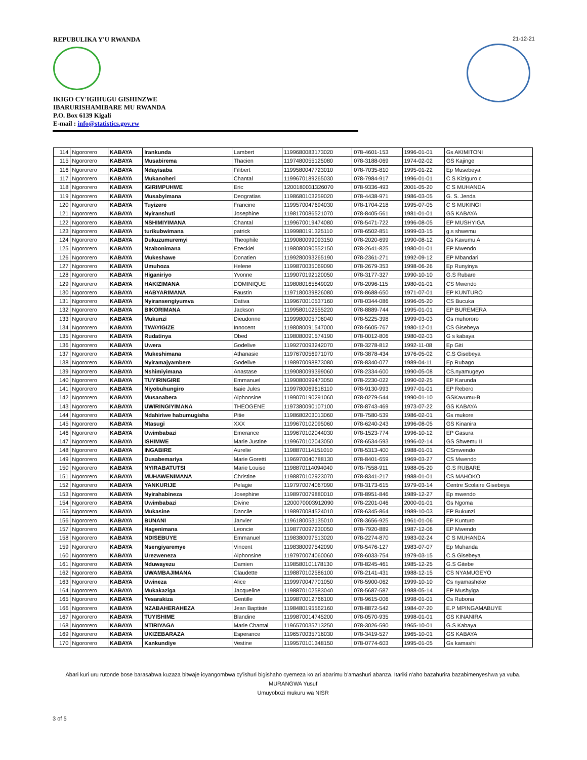REPUBULIKA Y'U RWANDA
IKIGO CY'IGIHUGU GISHINZWE
IBARURISHAMIBARE MU RWANDA
P.O. Box 6139 Kigali
E-mail : info@statistics.gov.rw
21-12-21
| 114 | Ngororero | KABAYA | Irankunda | Lambert | 1199680083173020 | 078-4601-153 | 1996-01-01 | Gs AKIMITONI |
| 115 | Ngororero | KABAYA | Musabirema | Thacien | 1197480055125080 | 078-3188-069 | 1974-02-02 | GS Kajinge |
| 116 | Ngororero | KABAYA | Ndayisaba | Filibert | 1199580047723010 | 078-7035-810 | 1995-01-22 | Ep Musebeya |
| 117 | Ngororero | KABAYA | Mukanoheri | Chantal | 1199670189265030 | 078-7984-917 | 1996-01-01 | C S Kiziguro c |
| 118 | Ngororero | KABAYA | IGIRIMPUHWE | Eric | 1200180031326070 | 078-9336-493 | 2001-05-20 | C S MUHANDA |
| 119 | Ngororero | KABAYA | Musabyimana | Deogratias | 1198680103259020 | 078-4438-971 | 1986-03-05 | G. S. Jenda |
| 120 | Ngororero | KABAYA | Tuyizere | Francine | 1199570047694030 | 078-1704-218 | 1995-07-05 | C S MUKINGI |
| 121 | Ngororero | KABAYA | Nyiranshuti | Josephine | 1198170086521070 | 078-8405-561 | 1981-01-01 | GS KABAYA |
| 122 | Ngororero | KABAYA | NSHIMIYIMANA | Chantal | 1199670019474080 | 078-5471-722 | 1996-08-05 | EP MUSHYIGA |
| 123 | Ngororero | KABAYA | turikubwimana | patrick | 1199980191325110 | 078-6502-851 | 1999-03-15 | g.s shwemu |
| 124 | Ngororero | KABAYA | Dukuzumuremyi | Theophile | 1199080099093150 | 078-2020-699 | 1990-08-12 | Gs Kavumu A |
| 125 | Ngororero | KABAYA | Nzabonimana | Ezeckiel | 1198080090552150 | 078-2641-825 | 1980-01-01 | EP Mwendo |
| 126 | Ngororero | KABAYA | Mukeshawe | Donatien | 1199280093265190 | 078-2361-271 | 1992-09-12 | EP Mbandari |
| 127 | Ngororero | KABAYA | Umuhoza | Helene | 1199870035069090 | 078-2679-353 | 1998-06-26 | Ep Runyinya |
| 128 | Ngororero | KABAYA | Higaniriyo | Yvonne | 1199070192120050 | 078-3177-327 | 1990-10-10 | G.S Rubare |
| 129 | Ngororero | KABAYA | HAKIZIMANA | DOMINIQUE | 1198080165849020 | 078-2096-115 | 1980-01-01 | CS Mwendo |
| 130 | Ngororero | KABAYA | HABYARIMANA | Faustin | 1197180039826080 | 078-8688-650 | 1971-07-01 | EP KUNTURO |
| 131 | Ngororero | KABAYA | Nyiransengiyumva | Dativa | 1199670010537160 | 078-0344-086 | 1996-05-20 | CS Bucuka |
| 132 | Ngororero | KABAYA | BIKORIMANA | Jackson | 1199580102555220 | 078-8889-744 | 1995-01-01 | EP BUREMERA |
| 133 | Ngororero | KABAYA | Mukunzi | Dieudonne | 1199980005706040 | 078-5225-398 | 1999-03-03 | Gs muhororo |
| 134 | Ngororero | KABAYA | TWAYIGIZE | Innocent | 1198080091547000 | 078-5605-767 | 1980-12-01 | CS Gisebeya |
| 135 | Ngororero | KABAYA | Rudatinya | Obed | 1198080091574190 | 078-0012-806 | 1980-02-03 | G s kabaya |
| 136 | Ngororero | KABAYA | Uwera | Godelive | 1199270093242070 | 078-3278-812 | 1992-11-08 | Ep Giti |
| 137 | Ngororero | KABAYA | Mukeshimana | Athanasie | 1197670056971070 | 078-3878-434 | 1976-05-02 | C.S Gisebeya |
| 138 | Ngororero | KABAYA | Nyiramajyambere | Godelive | 1198970098873080 | 078-8340-077 | 1989-04-11 | Ep Rubago |
| 139 | Ngororero | KABAYA | Nshimiyimana | Anastase | 1199080099399060 | 078-2334-600 | 1990-05-08 | CS.nyamugeyo |
| 140 | Ngororero | KABAYA | TUYIRINGIRE | Emmanuel | 1199080099473050 | 078-2230-022 | 1990-02-25 | EP Karunda |
| 141 | Ngororero | KABAYA | Niyobuhungiro | Isaie Jules | 1199780069618110 | 078-9130-993 | 1997-01-01 | EP Rebero |
| 142 | Ngororero | KABAYA | Musanabera | Alphonsine | 1199070190291060 | 078-0279-544 | 1990-01-10 | GSKavumu-B |
| 143 | Ngororero | KABAYA | UWIRINGIYIMANA | THEOGENE | 1197380090107100 | 078-8743-469 | 1973-07-22 | GS KABAYA |
| 144 | Ngororero | KABAYA | Ndahiriwe habumugisha | Pitie | 1198680203013060 | 078-7580-539 | 1986-02-01 | Gs mukore |
| 145 | Ngororero | KABAYA | Ntasugi | XXX | 1199670102095060 | 078-6240-243 | 1996-08-05 | GS Kinanira |
| 146 | Ngororero | KABAYA | Uwimbabazi | Emerance | 1199670102044030 | 078-1523-774 | 1996-10-12 | EP Gasura |
| 147 | Ngororero | KABAYA | ISHIMWE | Marie Justine | 1199670102043050 | 078-6534-593 | 1996-02-14 | GS Shwemu II |
| 148 | Ngororero | KABAYA | INGABIRE | Aurelie | 1198870114151010 | 078-5313-400 | 1988-01-01 | CSmwendo |
| 149 | Ngororero | KABAYA | Dusabemariya | Marie Goretti | 1196970040788130 | 078-8401-659 | 1969-03-27 | CS Mwendo |
| 150 | Ngororero | KABAYA | NYIRABATUTSI | Marie Louise | 1198870114094040 | 078-7558-911 | 1988-05-20 | G.S RUBARE |
| 151 | Ngororero | KABAYA | MUHAWENIMANA | Christine | 1198870102923070 | 078-8341-217 | 1988-01-01 | CS MAHOKO |
| 152 | Ngororero | KABAYA | YANKURIJE | Pelagie | 1197970074067090 | 078-3173-615 | 1979-03-14 | Centre Scolaire Gisebeya |
| 153 | Ngororero | KABAYA | Nyirahabineza | Josephine | 1198970079880010 | 078-8951-846 | 1989-12-27 | Ep mwendo |
| 154 | Ngororero | KABAYA | Uwimbabazi | Divine | 1200070003912090 | 078-2201-046 | 2000-01-01 | Gs Ngoma |
| 155 | Ngororero | KABAYA | Mukasine | Dancile | 1198970084524010 | 078-6345-864 | 1989-10-03 | EP Bukunzi |
| 156 | Ngororero | KABAYA | BUNANI | Janvier | 1196180053135010 | 078-3656-925 | 1961-01-06 | EP Kunturo |
| 157 | Ngororero | KABAYA | Hagenimana | Leoncie | 1198770097230050 | 078-7920-889 | 1987-12-06 | EP Mwendo |
| 158 | Ngororero | KABAYA | NDISEBUYE | Emmanuel | 1198380097513020 | 078-2274-870 | 1983-02-24 | C S MUHANDA |
| 159 | Ngororero | KABAYA | Nsengiyaremye | Vincent | 1198380097542090 | 078-5476-127 | 1983-07-07 | Ep Muhanda |
| 160 | Ngororero | KABAYA | Urezweneza | Alphonsine | 1197970074060060 | 078-6033-754 | 1979-03-15 | C.S Gisebeya |
| 161 | Ngororero | KABAYA | Nduwayezu | Damien | 1198580101178130 | 078-8245-461 | 1985-12-25 | G.S Gitebe |
| 162 | Ngororero | KABAYA | UWAMBAJIMANA | Claudette | 1198870102586100 | 078-2141-431 | 1988-12-15 | CS NYAMUGEYO |
| 163 | Ngororero | KABAYA | Uwineza | Alice | 1199970047701050 | 078-5900-062 | 1999-10-10 | Cs nyamasheke |
| 164 | Ngororero | KABAYA | Mukakaziga | Jacqueline | 1198870102583040 | 078-5687-587 | 1988-05-14 | EP Mushyiga |
| 165 | Ngororero | KABAYA | Yesarakiza | Gentille | 1199870012766100 | 078-9615-006 | 1998-01-01 | Cs Rubona |
| 166 | Ngororero | KABAYA | NZABAHERAHEZA | Jean Baptiste | 1198480195562160 | 078-8872-542 | 1984-07-20 | E.P MPINGAMABUYE |
| 167 | Ngororero | KABAYA | TUYISHIME | Blandine | 1199870014745200 | 078-0570-935 | 1998-01-01 | GS KINANIRA |
| 168 | Ngororero | KABAYA | NTIRIYAGA | Marie Chantal | 1196570035713250 | 078-3026-590 | 1965-10-01 | G.S Kabaya |
| 169 | Ngororero | KABAYA | UKIZEBARAZA | Esperance | 1196570035716030 | 078-3419-527 | 1965-10-01 | GS KABAYA |
| 170 | Ngororero | KABAYA | Kankundiye | Vestine | 1199570101348150 | 078-0774-603 | 1995-01-05 | Gs kamashi |
Abari kuri uru rutonde bose barasabwa kuzaza bitwaje icyangombwa cy'ishuri bigishaho cyemeza ko ari abarimu b'amashuri abanza. Itariki n'aho bazahurira bazabimenyeshwa ya vuba.
MURANGWA Yusuf
Umuyobozi mukuru wa NISR
3 of 5